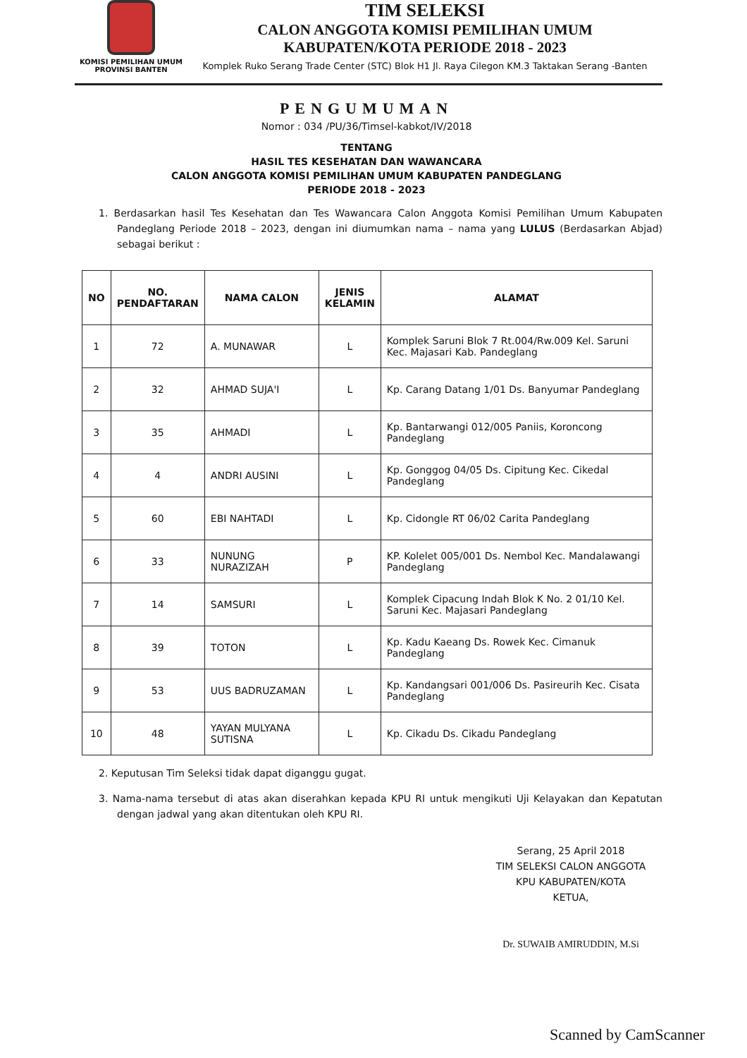KOMISI PEMILIHAN UMUM
PROVINSI BANTEN
TIM SELEKSI
CALON ANGGOTA KOMISI PEMILIHAN UMUM
KABUPATEN/KOTA PERIODE 2018 - 2023
Komplek Ruko Serang Trade Center (STC) Blok H1 Jl. Raya Cilegon KM.3 Taktakan Serang -Banten
PENGUMUMAN
Nomor : 034 /PU/36/Timsel-kabkot/IV/2018
TENTANG
HASIL TES KESEHATAN DAN WAWANCARA
CALON ANGGOTA KOMISI PEMILIHAN UMUM KABUPATEN PANDEGLANG
PERIODE 2018 - 2023
1. Berdasarkan hasil Tes Kesehatan dan Tes Wawancara Calon Anggota Komisi Pemilihan Umum Kabupaten Pandeglang Periode 2018 – 2023, dengan ini diumumkan nama – nama yang LULUS (Berdasarkan Abjad) sebagai berikut :
| NO | NO. PENDAFTARAN | NAMA CALON | JENIS KELAMIN | ALAMAT |
| --- | --- | --- | --- | --- |
| 1 | 72 | A. MUNAWAR | L | Komplek Saruni Blok 7 Rt.004/Rw.009 Kel. Saruni Kec. Majasari Kab. Pandeglang |
| 2 | 32 | AHMAD SUJA'I | L | Kp. Carang Datang 1/01 Ds. Banyumar Pandeglang |
| 3 | 35 | AHMADI | L | Kp. Bantarwangi 012/005 Paniis, Koroncong Pandeglang |
| 4 | 4 | ANDRI AUSINI | L | Kp. Gonggog 04/05 Ds. Cipitung Kec. Cikedal Pandeglang |
| 5 | 60 | EBI NAHTADI | L | Kp. Cidongle RT 06/02 Carita Pandeglang |
| 6 | 33 | NUNUNG NURAZIZAH | P | KP. Kolelet 005/001 Ds. Nembol Kec. Mandalawangi Pandeglang |
| 7 | 14 | SAMSURI | L | Komplek Cipacung Indah Blok K No. 2 01/10 Kel. Saruni Kec. Majasari Pandeglang |
| 8 | 39 | TOTON | L | Kp. Kadu Kaeang Ds. Rowek Kec. Cimanuk Pandeglang |
| 9 | 53 | UUS BADRUZAMAN | L | Kp. Kandangsari 001/006 Ds. Pasireurih Kec. Cisata Pandeglang |
| 10 | 48 | YAYAN MULYANA SUTISNA | L | Kp. Cikadu Ds. Cikadu Pandeglang |
2. Keputusan Tim Seleksi tidak dapat diganggu gugat.
3. Nama-nama tersebut di atas akan diserahkan kepada KPU RI untuk mengikuti Uji Kelayakan dan Kepatutan dengan jadwal yang akan ditentukan oleh KPU RI.
Serang, 25 April 2018
TIM SELEKSI CALON ANGGOTA
KPU KABUPATEN/KOTA
KETUA,
Dr. SUWAIB AMIRUDDIN, M.Si
Scanned by CamScanner